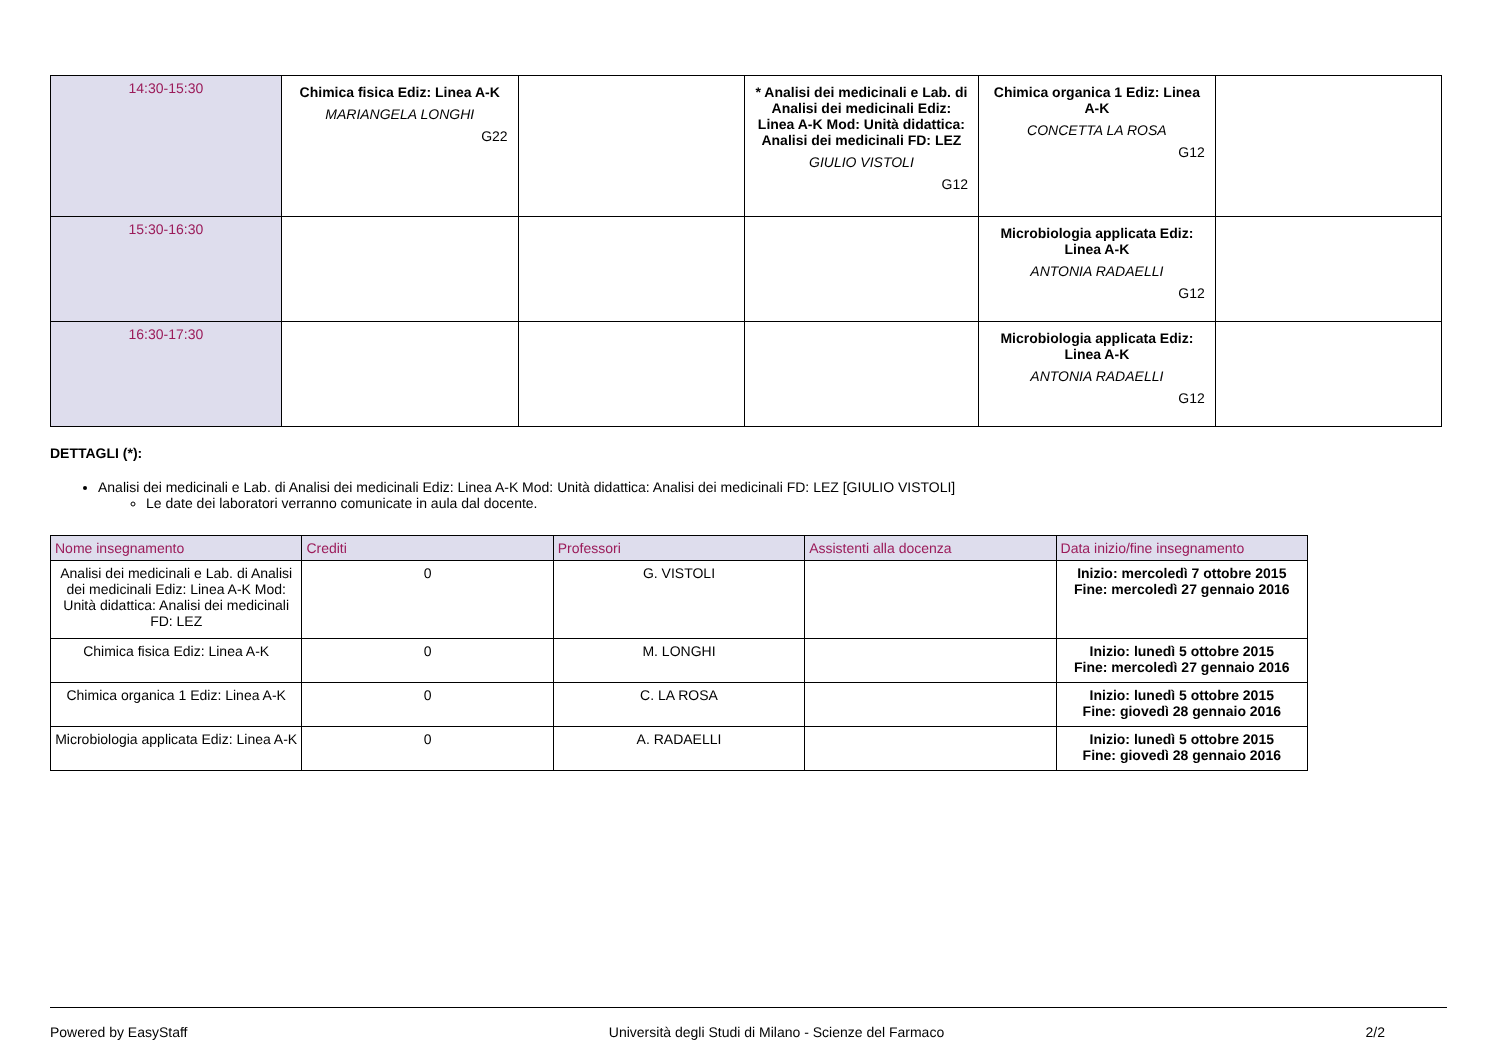| 14:30-15:30 | Chimica fisica Ediz: Linea A-K MARIANGELA LONGHI G22 | | * Analisi dei medicinali e Lab. di Analisi dei medicinali Ediz: Linea A-K Mod: Unità didattica: Analisi dei medicinali FD: LEZ GIULIO VISTOLI G12 | Chimica organica 1 Ediz: Linea A-K CONCETTA LA ROSA G12 | |
| 15:30-16:30 | | | | Microbiologia applicata Ediz: Linea A-K ANTONIA RADAELLI G12 | |
| 16:30-17:30 | | | | Microbiologia applicata Ediz: Linea A-K ANTONIA RADAELLI G12 | |
DETTAGLI (*):
Analisi dei medicinali e Lab. di Analisi dei medicinali Ediz: Linea A-K Mod: Unità didattica: Analisi dei medicinali FD: LEZ [GIULIO VISTOLI]
Le date dei laboratori verranno comunicate in aula dal docente.
| Nome insegnamento | Crediti | Professori | Assistenti alla docenza | Data inizio/fine insegnamento |
| --- | --- | --- | --- | --- |
| Analisi dei medicinali e Lab. di Analisi dei medicinali Ediz: Linea A-K Mod: Unità didattica: Analisi dei medicinali FD: LEZ | 0 | G. VISTOLI | | Inizio: mercoledì 7 ottobre 2015 Fine: mercoledì 27 gennaio 2016 |
| Chimica fisica Ediz: Linea A-K | 0 | M. LONGHI | | Inizio: lunedì 5 ottobre 2015 Fine: mercoledì 27 gennaio 2016 |
| Chimica organica 1 Ediz: Linea A-K | 0 | C. LA ROSA | | Inizio: lunedì 5 ottobre 2015 Fine: giovedì 28 gennaio 2016 |
| Microbiologia applicata Ediz: Linea A-K | 0 | A. RADAELLI | | Inizio: lunedì 5 ottobre 2015 Fine: giovedì 28 gennaio 2016 |
Powered by EasyStaff Università degli Studi di Milano - Scienze del Farmaco 2/2